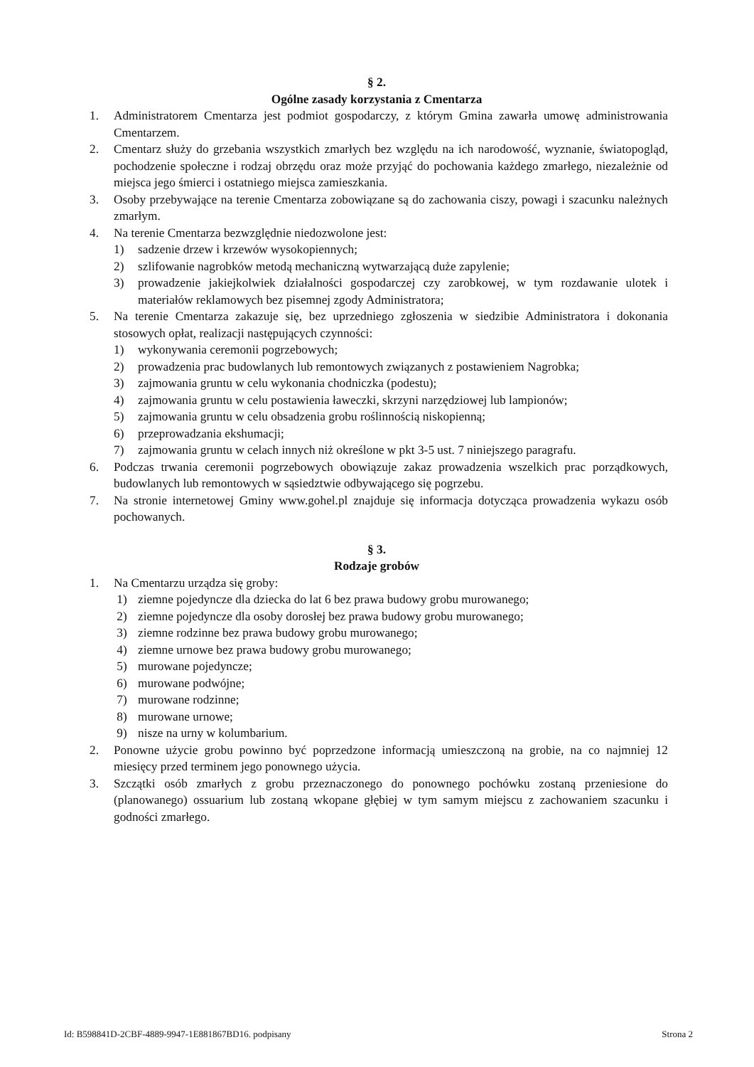§ 2.
Ogólne zasady korzystania z Cmentarza
1. Administratorem Cmentarza jest podmiot gospodarczy, z którym Gmina zawarła umowę administrowania Cmentarzem.
2. Cmentarz służy do grzebania wszystkich zmarłych bez względu na ich narodowość, wyznanie, światopogląd, pochodzenie społeczne i rodzaj obrzędu oraz może przyjąć do pochowania każdego zmarłego, niezależnie od miejsca jego śmierci i ostatniego miejsca zamieszkania.
3. Osoby przebywające na terenie Cmentarza zobowiązane są do zachowania ciszy, powagi i szacunku należnych zmarłym.
4. Na terenie Cmentarza bezwzględnie niedozwolone jest:
1) sadzenie drzew i krzewów wysokopiennych;
2) szlifowanie nagrobków metodą mechaniczną wytwarzającą duże zapylenie;
3) prowadzenie jakiejkolwiek działalności gospodarczej czy zarobkowej, w tym rozdawanie ulotek i materiałów reklamowych bez pisemnej zgody Administratora;
5. Na terenie Cmentarza zakazuje się, bez uprzedniego zgłoszenia w siedzibie Administratora i dokonania stosowych opłat, realizacji następujących czynności:
1) wykonywania ceremonii pogrzebowych;
2) prowadzenia prac budowlanych lub remontowych związanych z postawieniem Nagrobka;
3) zajmowania gruntu w celu wykonania chodniczka (podestu);
4) zajmowania gruntu w celu postawienia ławeczki, skrzyni narzędziowej lub lampionów;
5) zajmowania gruntu w celu obsadzenia grobu roślinnością niskopienną;
6) przeprowadzania ekshumacji;
7) zajmowania gruntu w celach innych niż określone w pkt 3-5 ust. 7 niniejszego paragrafu.
6. Podczas trwania ceremonii pogrzebowych obowiązuje zakaz prowadzenia wszelkich prac porządkowych, budowlanych lub remontowych w sąsiedztwie odbywającego się pogrzebu.
7. Na stronie internetowej Gminy www.gohel.pl znajduje się informacja dotycząca prowadzenia wykazu osób pochowanych.
§ 3.
Rodzaje grobów
1. Na Cmentarzu urządza się groby:
1) ziemne pojedyncze dla dziecka do lat 6 bez prawa budowy grobu murowanego;
2) ziemne pojedyncze dla osoby dorosłej bez prawa budowy grobu murowanego;
3) ziemne rodzinne bez prawa budowy grobu murowanego;
4) ziemne urnowe bez prawa budowy grobu murowanego;
5) murowane pojedyncze;
6) murowane podwójne;
7) murowane rodzinne;
8) murowane urnowe;
9) nisze na urny w kolumbarium.
2. Ponowne użycie grobu powinno być poprzedzone informacją umieszczoną na grobie, na co najmniej 12 miesięcy przed terminem jego ponownego użycia.
3. Szczątki osób zmarłych z grobu przeznaczonego do ponownego pochówku zostaną przeniesione do (planowanego) ossuarium lub zostaną wkopane głębiej w tym samym miejscu z zachowaniem szacunku i godności zmarłego.
Id: B598841D-2CBF-4889-9947-1E881867BD16. podpisany Strona 2